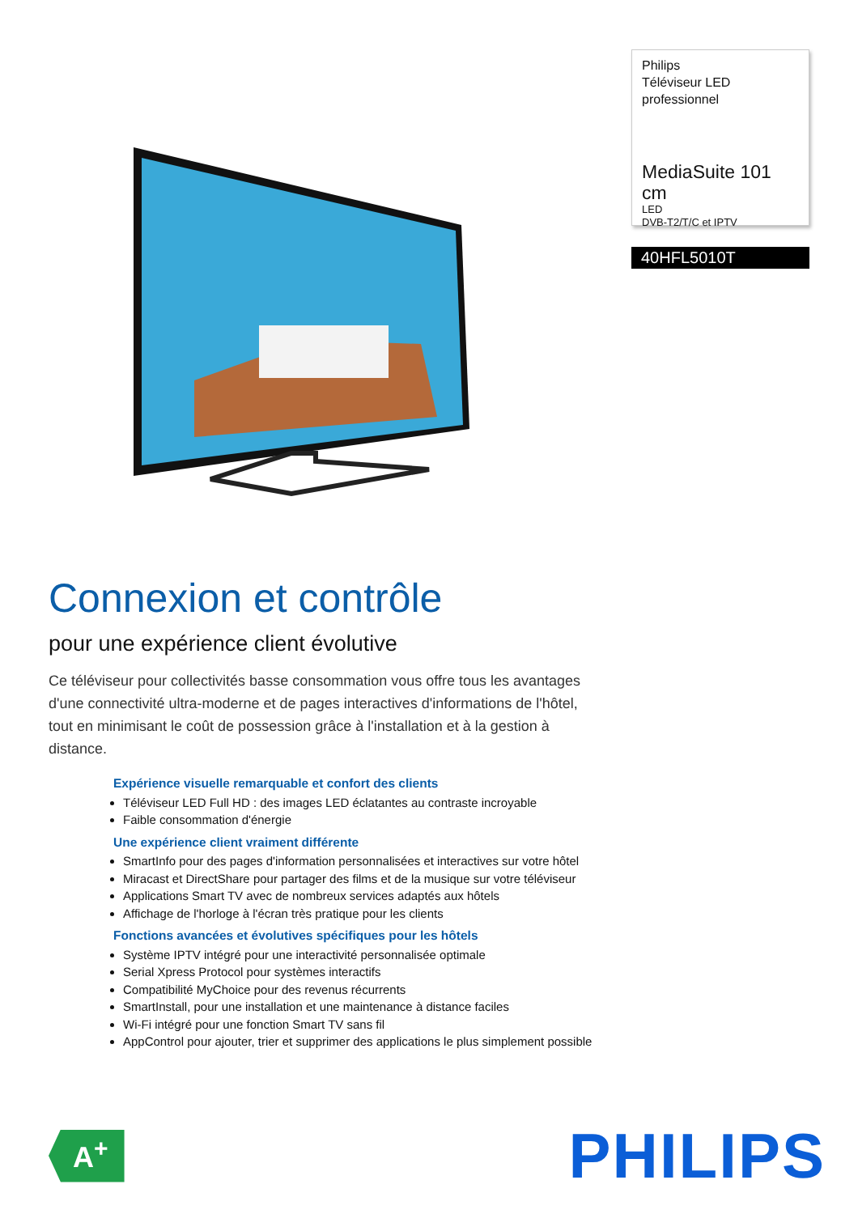Philips
Téléviseur LED
professionnel
MediaSuite 101 cm
LED
DVB-T2/T/C et IPTV
40HFL5010T
Connexion et contrôle
pour une expérience client évolutive
Ce téléviseur pour collectivités basse consommation vous offre tous les avantages d'une connectivité ultra-moderne et de pages interactives d'informations de l'hôtel, tout en minimisant le coût de possession grâce à l'installation et à la gestion à distance.
Expérience visuelle remarquable et confort des clients
Téléviseur LED Full HD : des images LED éclatantes au contraste incroyable
Faible consommation d'énergie
Une expérience client vraiment différente
SmartInfo pour des pages d'information personnalisées et interactives sur votre hôtel
Miracast et DirectShare pour partager des films et de la musique sur votre téléviseur
Applications Smart TV avec de nombreux services adaptés aux hôtels
Affichage de l'horloge à l'écran très pratique pour les clients
Fonctions avancées et évolutives spécifiques pour les hôtels
Système IPTV intégré pour une interactivité personnalisée optimale
Serial Xpress Protocol pour systèmes interactifs
Compatibilité MyChoice pour des revenus récurrents
SmartInstall, pour une installation et une maintenance à distance faciles
Wi-Fi intégré pour une fonction Smart TV sans fil
AppControl pour ajouter, trier et supprimer des applications le plus simplement possible
A<sup>+</sup>
PHILIPS